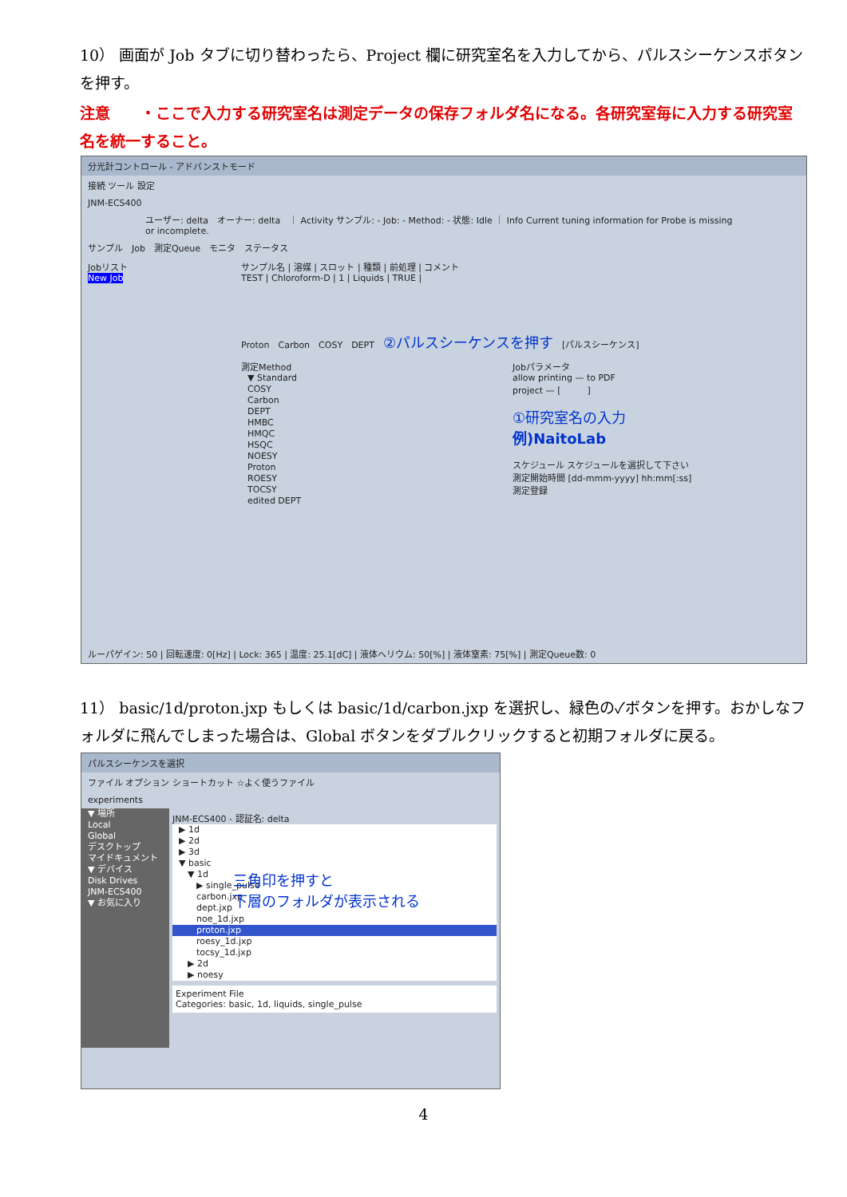10） 画面が Job タブに切り替わったら、Project 欄に研究室名を入力してから、パルスシーケンスボタンを押す。
注意　　・ここで入力する研究室名は測定データの保存フォルダ名になる。各研究室毎に入力する研究室名を統一すること。
分光計コントロール - アドバンストモード
接続 ツール 設定
JNM-ECS400
ユーザー: delta　オーナー: delta　｜ Activity サンプル: - Job: - Method: - 状態: Idle ｜ Info Current tuning information for Probe is missing or incomplete.
サンプル　Job　測定Queue　モニタ　ステータス
Jobリスト
New Job
サンプル名 | 溶媒 | スロット | 種類 | 前処理 | コメント
TEST | Chloroform-D | 1 | Liquids | TRUE |
Proton　Carbon　COSY　DEPT　②パルスシーケンスを押す　[パルスシーケンス]
測定Method
▼ Standard
COSY
Carbon
DEPT
HMBC
HMQC
HSQC
NOESY
Proton
ROESY
TOCSY
edited DEPT
Jobパラメータ
allow printing — to PDF
project — [　　　]
①研究室名の入力
例)NaitoLab
スケジュール スケジュールを選択して下さい
測定開始時間 [dd-mmm-yyyy] hh:mm[:ss]
測定登録
ルーパゲイン: 50 | 回転速度: 0[Hz] | Lock: 365 | 温度: 25.1[dC] | 液体ヘリウム: 50[%] | 液体窒素: 75[%] | 測定Queue数: 0
11） basic/1d/proton.jxp もしくは basic/1d/carbon.jxp を選択し、緑色の✓ボタンを押す。おかしなフォルダに飛んでしまった場合は、Global ボタンをダブルクリックすると初期フォルダに戻る。
パルスシーケンスを選択
ファイル オプション ショートカット ☆よく使うファイル
experiments
▼ 場所
Local
Global
デスクトップ
マイドキュメント
▼ デバイス
Disk Drives
JNM-ECS400
▼ お気に入り
JNM-ECS400 - 認証名: delta
▶ 1d
▶ 2d
▶ 3d
▼ basic
　▼ 1d
　　▶ single_pulse
　　carbon.jxp
　　dept.jxp
　　noe_1d.jxp
　　proton.jxp
　　roesy_1d.jxp
　　tocsy_1d.jxp
　▶ 2d
　▶ noesy
Experiment File
Categories: basic, 1d, liquids, single_pulse
三角印を押すと
下層のフォルダが表示される
4